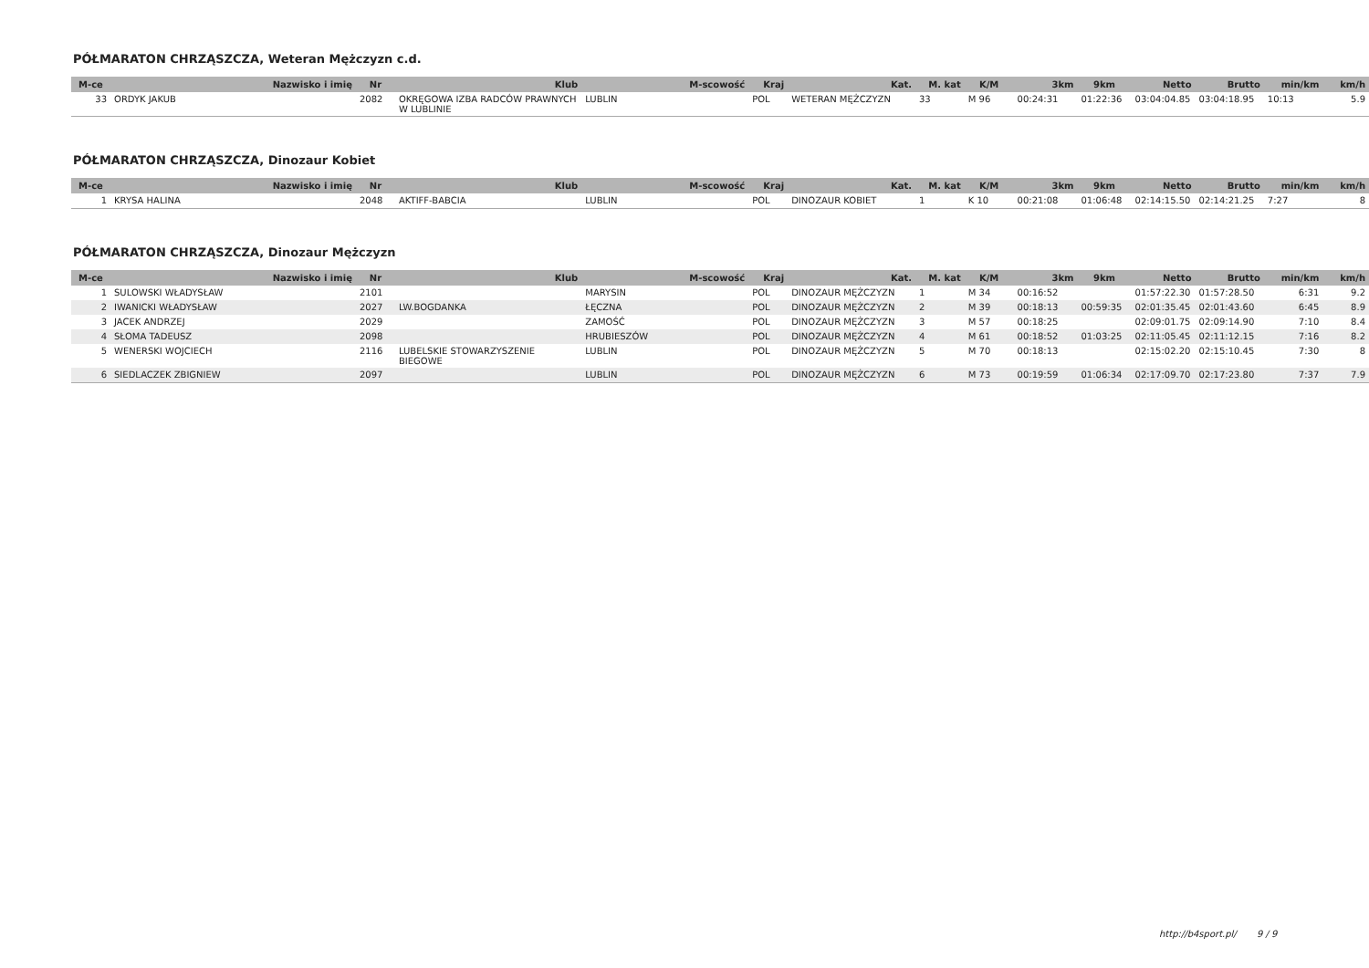PÓŁMARATON CHRZĄSZCZA, Weteran Mężczyzn c.d.
| M-ce | Nazwisko i imię | Nr | Klub | M-scowość | Kraj | Kat. | M. kat | K/M | 3km | 9km | Netto | Brutto | min/km | km/h |
| --- | --- | --- | --- | --- | --- | --- | --- | --- | --- | --- | --- | --- | --- | --- |
| 33 | ORDYK JAKUB | 2082 | OKRĘGOWA IZBA RADCÓW PRAWNYCH W LUBLINIE | LUBLIN | POL | WETERAN MĘŻCZYZN | 33 | M 96 | 00:24:31 | 01:22:36 | 03:04:04.85 | 03:04:18.95 | 10:13 | 5.9 |
PÓŁMARATON CHRZĄSZCZA, Dinozaur Kobiet
| M-ce | Nazwisko i imię | Nr | Klub | M-scowość | Kraj | Kat. | M. kat | K/M | 3km | 9km | Netto | Brutto | min/km | km/h |
| --- | --- | --- | --- | --- | --- | --- | --- | --- | --- | --- | --- | --- | --- | --- |
| 1 | KRYSA HALINA | 2048 | AKTIFF-BABCIA | LUBLIN | POL | DINOZAUR KOBIET | 1 | K 10 | 00:21:08 | 01:06:48 | 02:14:15.50 | 02:14:21.25 | 7:27 | 8 |
PÓŁMARATON CHRZĄSZCZA, Dinozaur Mężczyzn
| M-ce | Nazwisko i imię | Nr | Klub | M-scowość | Kraj | Kat. | M. kat | K/M | 3km | 9km | Netto | Brutto | min/km | km/h |
| --- | --- | --- | --- | --- | --- | --- | --- | --- | --- | --- | --- | --- | --- | --- |
| 1 | SULOWSKI WŁADYSŁAW | 2101 | | MARYSIN | POL | DINOZAUR MĘŻCZYZN | 1 | M 34 | 00:16:52 | | 01:57:22.30 | 01:57:28.50 | 6:31 | 9.2 |
| 2 | IWANICKI WŁADYSŁAW | 2027 | LW.BOGDANKA | ŁĘCZNA | POL | DINOZAUR MĘŻCZYZN | 2 | M 39 | 00:18:13 | 00:59:35 | 02:01:35.45 | 02:01:43.60 | 6:45 | 8.9 |
| 3 | JACEK ANDRZEJ | 2029 | | ZAMOŚĆ | POL | DINOZAUR MĘŻCZYZN | 3 | M 57 | 00:18:25 | | 02:09:01.75 | 02:09:14.90 | 7:10 | 8.4 |
| 4 | SŁOMA TADEUSZ | 2098 | | HRUBIESZÓW | POL | DINOZAUR MĘŻCZYZN | 4 | M 61 | 00:18:52 | 01:03:25 | 02:11:05.45 | 02:11:12.15 | 7:16 | 8.2 |
| 5 | WENERSKI WOJCIECH | 2116 | LUBELSKIE STOWARZYSZENIE BIEGOWE | LUBLIN | POL | DINOZAUR MĘŻCZYZN | 5 | M 70 | 00:18:13 | | 02:15:02.20 | 02:15:10.45 | 7:30 | 8 |
| 6 | SIEDLACZEK ZBIGNIEW | 2097 | | LUBLIN | POL | DINOZAUR MĘŻCZYZN | 6 | M 73 | 00:19:59 | 01:06:34 | 02:17:09.70 | 02:17:23.80 | 7:37 | 7.9 |
http://b4sport.pl/ 9 / 9